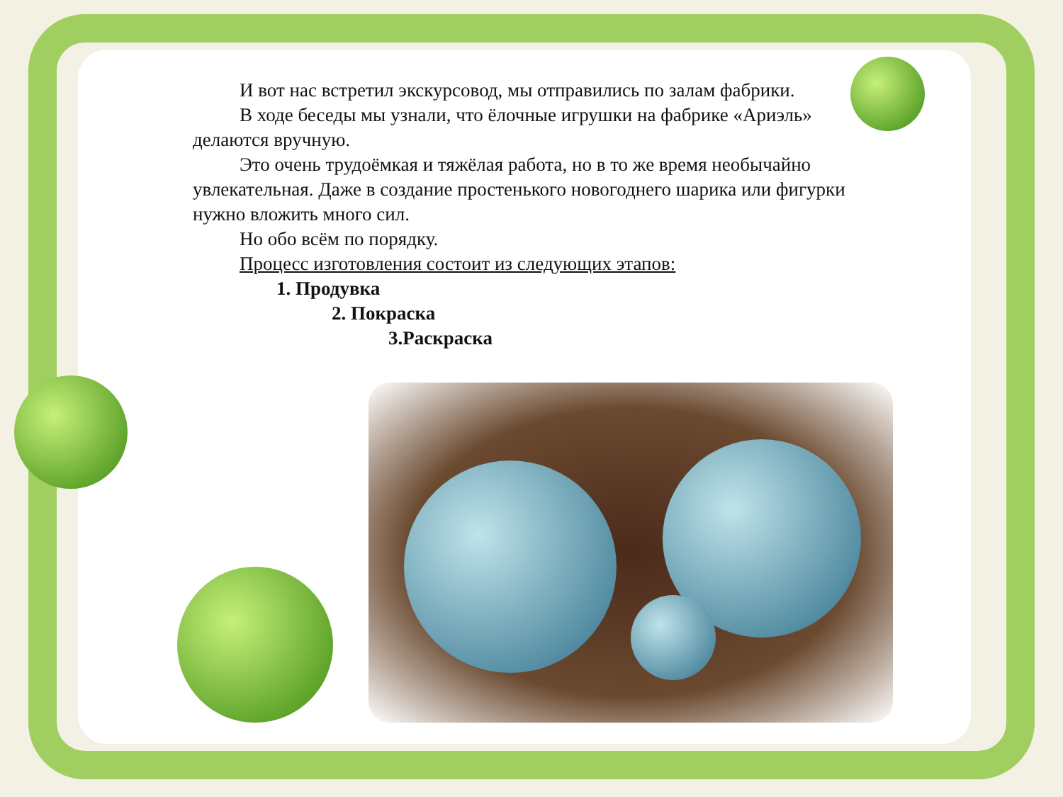И вот нас встретил экскурсовод, мы отправились по залам фабрики.
В ходе беседы мы узнали, что ёлочные игрушки на фабрике «Ариэль» делаются вручную.
Это очень трудоёмкая и тяжёлая работа, но в то же время необычайно увлекательная. Даже в создание простенького новогоднего шарика или фигурки нужно вложить много сил.
Но обо всём по порядку.
Процесс изготовления состоит из следующих этапов:
1. Продувка
2. Покраска
3.Раскраска